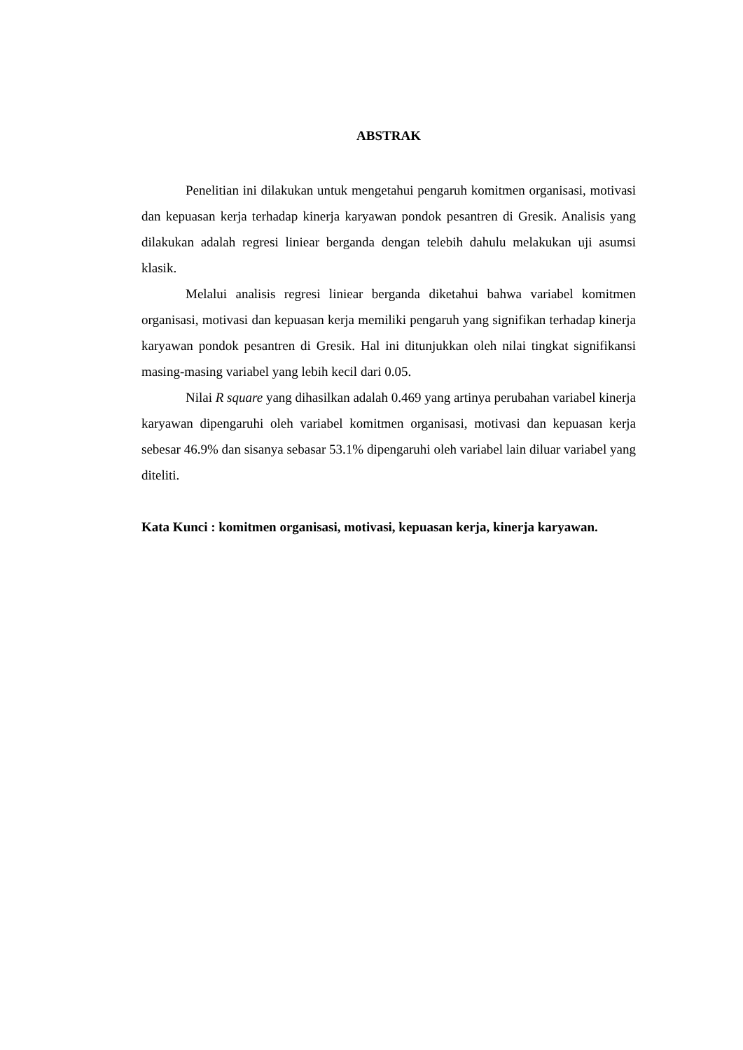ABSTRAK
Penelitian ini dilakukan untuk mengetahui pengaruh komitmen organisasi, motivasi dan kepuasan kerja terhadap kinerja karyawan pondok pesantren di Gresik. Analisis yang dilakukan adalah regresi liniear berganda dengan telebih dahulu melakukan uji asumsi klasik.
Melalui analisis regresi liniear berganda diketahui bahwa variabel komitmen organisasi, motivasi dan kepuasan kerja memiliki pengaruh yang signifikan terhadap kinerja karyawan pondok pesantren di Gresik. Hal ini ditunjukkan oleh nilai tingkat signifikansi masing-masing variabel yang lebih kecil dari 0.05.
Nilai R square yang dihasilkan adalah 0.469 yang artinya perubahan variabel kinerja karyawan dipengaruhi oleh variabel komitmen organisasi, motivasi dan kepuasan kerja sebesar 46.9% dan sisanya sebasar 53.1% dipengaruhi oleh variabel lain diluar variabel yang diteliti.
Kata Kunci : komitmen organisasi, motivasi, kepuasan kerja, kinerja karyawan.